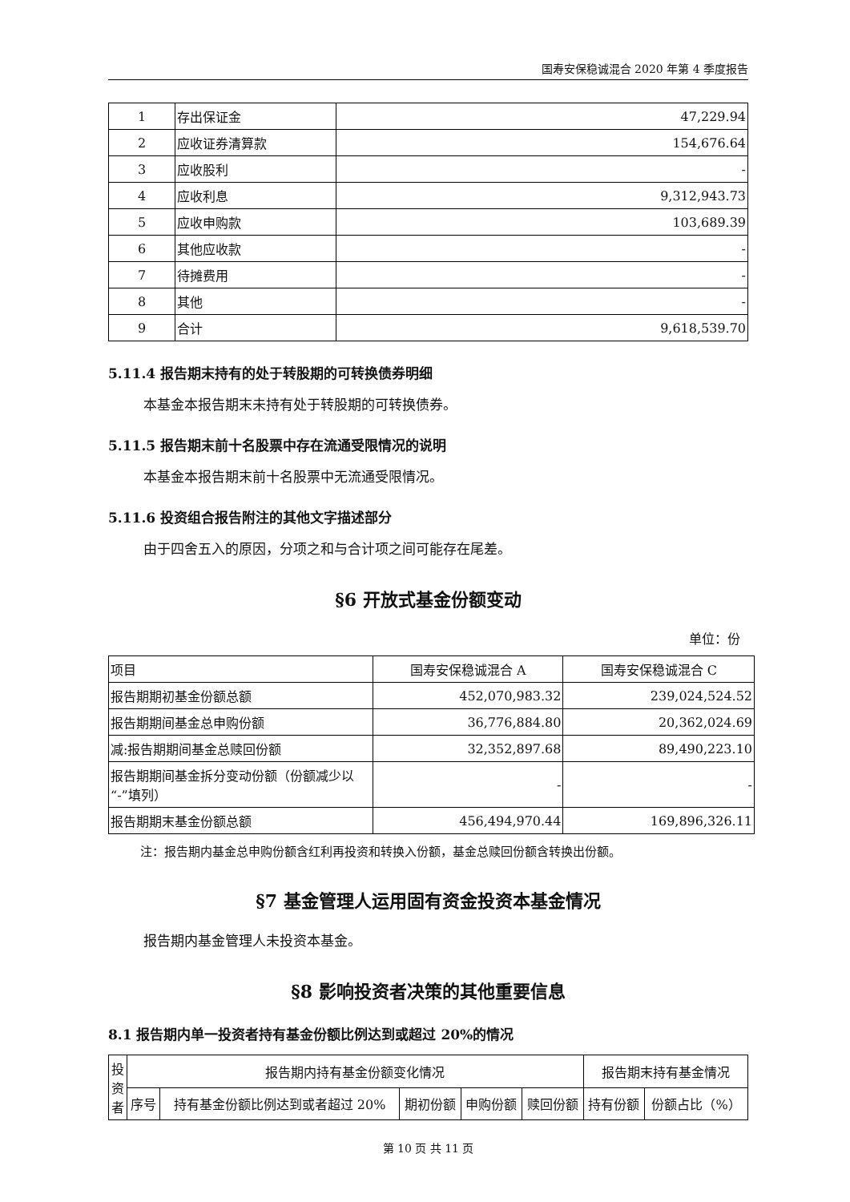国寿安保稳诚混合 2020 年第 4 季度报告
| 1 | 存出保证金 | 47,229.94 |
| 2 | 应收证券清算款 | 154,676.64 |
| 3 | 应收股利 | - |
| 4 | 应收利息 | 9,312,943.73 |
| 5 | 应收申购款 | 103,689.39 |
| 6 | 其他应收款 | - |
| 7 | 待摊费用 | - |
| 8 | 其他 | - |
| 9 | 合计 | 9,618,539.70 |
5.11.4 报告期末持有的处于转股期的可转换债券明细
本基金本报告期末未持有处于转股期的可转换债券。
5.11.5 报告期末前十名股票中存在流通受限情况的说明
本基金本报告期末前十名股票中无流通受限情况。
5.11.6 投资组合报告附注的其他文字描述部分
由于四舍五入的原因，分项之和与合计项之间可能存在尾差。
§6 开放式基金份额变动
单位：份
| 项目 | 国寿安保稳诚混合 A | 国寿安保稳诚混合 C |
| 报告期期初基金份额总额 | 452,070,983.32 | 239,024,524.52 |
| 报告期期间基金总申购份额 | 36,776,884.80 | 20,362,024.69 |
| 减:报告期期间基金总赎回份额 | 32,352,897.68 | 89,490,223.10 |
| 报告期期间基金拆分变动份额（份额减少以“-”填列） | - | - |
| 报告期期末基金份额总额 | 456,494,970.44 | 169,896,326.11 |
注：报告期内基金总申购份额含红利再投资和转换入份额，基金总赎回份额含转换出份额。
§7 基金管理人运用固有资金投资本基金情况
报告期内基金管理人未投资本基金。
§8 影响投资者决策的其他重要信息
8.1 报告期内单一投资者持有基金份额比例达到或超过 20%的情况
| 投资者 | 报告期内持有基金份额变化情况 | | | | | 报告期末持有基金情况 | |
| | 序号 | 持有基金份额比例达到或者超过 20% | 期初份额 | 申购份额 | 赎回份额 | 持有份额 | 份额占比（%） |
第 10 页 共 11 页